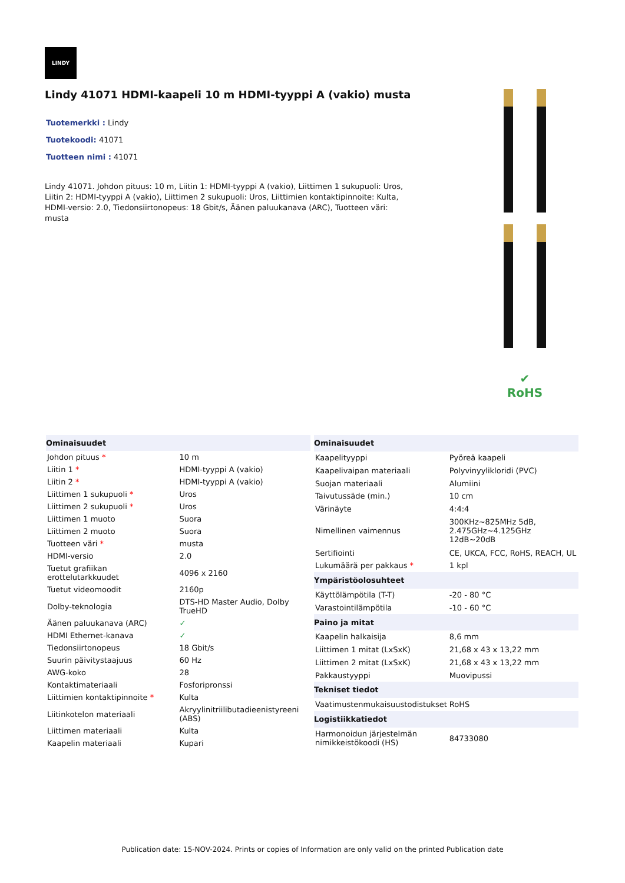LINDY
Lindy 41071 HDMI-kaapeli 10 m HDMI-tyyppi A (vakio) musta
Tuotemerkki : Lindy
Tuotekoodi: 41071
Tuotteen nimi : 41071
Lindy 41071. Johdon pituus: 10 m, Liitin 1: HDMI-tyyppi A (vakio), Liittimen 1 sukupuoli: Uros, Liitin 2: HDMI-tyyppi A (vakio), Liittimen 2 sukupuoli: Uros, Liittimien kontaktipinnoite: Kulta, HDMI-versio: 2.0, Tiedonsiirtonopeus: 18 Gbit/s, Äänen paluukanava (ARC), Tuotteen väri: musta
✔
RoHS
| Ominaisuudet | |
| --- | --- |
| Johdon pituus * | 10 m |
| Liitin 1 * | HDMI-tyyppi A (vakio) |
| Liitin 2 * | HDMI-tyyppi A (vakio) |
| Liittimen 1 sukupuoli * | Uros |
| Liittimen 2 sukupuoli * | Uros |
| Liittimen 1 muoto | Suora |
| Liittimen 2 muoto | Suora |
| Tuotteen väri * | musta |
| HDMI-versio | 2.0 |
| Tuetut grafiikan erottelutarkkuudet | 4096 x 2160 |
| Tuetut videomoodit | 2160p |
| Dolby-teknologia | DTS-HD Master Audio, Dolby TrueHD |
| Äänen paluukanava (ARC) | ✓ |
| HDMI Ethernet-kanava | ✓ |
| Tiedonsiirtonopeus | 18 Gbit/s |
| Suurin päivitystaajuus | 60 Hz |
| AWG-koko | 28 |
| Kontaktimateriaali | Fosforipronssi |
| Liittimien kontaktipinnoite * | Kulta |
| Liitinkotelon materiaali | Akryylinitriilibutadieenistyreeni (ABS) |
| Liittimen materiaali | Kulta |
| Kaapelin materiaali | Kupari |
| Ominaisuudet | |
| --- | --- |
| Kaapelityyppi | Pyöreä kaapeli |
| Kaapelivaipan materiaali | Polyvinyylikloridi (PVC) |
| Suojan materiaali | Alumiini |
| Taivutussäde (min.) | 10 cm |
| Värinäyte | 4:4:4 |
| Nimellinen vaimennus | 300KHz~825MHz 5dB, 2.475GHz~4.125GHz 12dB~20dB |
| Sertifiointi | CE, UKCA, FCC, RoHS, REACH, UL |
| Lukumäärä per pakkaus * | 1 kpl |
| Ympäristöolosuhteet | |
| Käyttölämpötila (T-T) | -20 - 80 °C |
| Varastointilämpötila | -10 - 60 °C |
| Paino ja mitat | |
| Kaapelin halkaisija | 8,6 mm |
| Liittimen 1 mitat (LxSxK) | 21,68 x 43 x 13,22 mm |
| Liittimen 2 mitat (LxSxK) | 21,68 x 43 x 13,22 mm |
| Pakkaustyyppi | Muovipussi |
| Tekniset tiedot | |
| Vaatimustenmukaisuustodistukset | RoHS |
| Logistiikkatiedot | |
| Harmonoidun järjestelmän nimikkeistökoodi (HS) | 84733080 |
Publication date: 15-NOV-2024. Prints or copies of Information are only valid on the printed Publication date